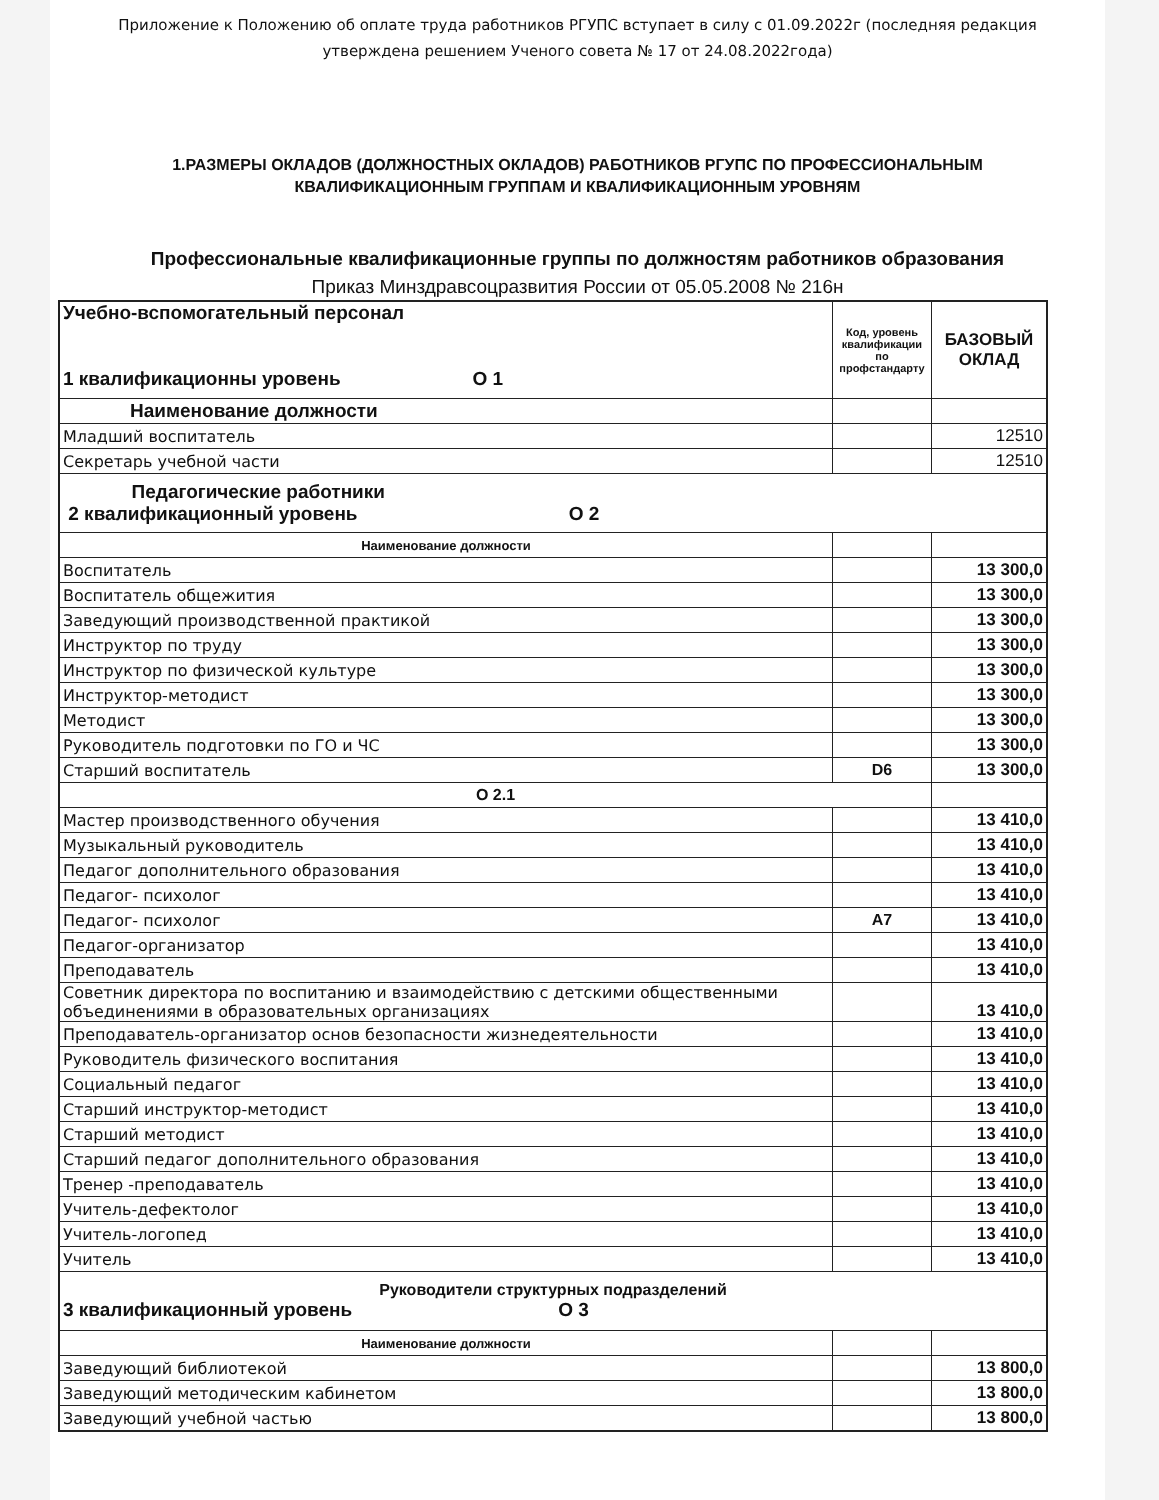Приложение к Положению об оплате труда работников РГУПС вступает в силу с 01.09.2022г (последняя редакция утверждена решением Ученого совета № 17 от 24.08.2022года)
1.РАЗМЕРЫ ОКЛАДОВ (ДОЛЖНОСТНЫХ ОКЛАДОВ) РАБОТНИКОВ РГУПС ПО ПРОФЕССИОНАЛЬНЫМ КВАЛИФИКАЦИОННЫМ ГРУППАМ И КВАЛИФИКАЦИОННЫМ УРОВНЯМ
Профессиональные квалификационные группы по должностям работников образования
Приказ Минздравсоцразвития России от 05.05.2008 № 216н
| Учебно-вспомогательный персонал 1 квалификационны уровень О 1 | Код, уровень квалификации по профстандарту | БАЗОВЫЙ ОКЛАД |
| Наименование должности | | |
| Младший воспитатель | | 12510 |
| Секретарь учебной части | | 12510 |
| Педагогические работники 2 квалификационный уровень О 2 | | |
| Наименование должности | | |
| Воспитатель | | 13 300,0 |
| Воспитатель общежития | | 13 300,0 |
| Заведующий производственной практикой | | 13 300,0 |
| Инструктор по труду | | 13 300,0 |
| Инструктор по физической культуре | | 13 300,0 |
| Инструктор-методист | | 13 300,0 |
| Методист | | 13 300,0 |
| Руководитель подготовки по ГО и ЧС | | 13 300,0 |
| Старший воспитатель | D6 | 13 300,0 |
| О 2.1 | | |
| Мастер производственного обучения | | 13 410,0 |
| Музыкальный руководитель | | 13 410,0 |
| Педагог дополнительного образования | | 13 410,0 |
| Педагог- психолог | | 13 410,0 |
| Педагог- психолог | А7 | 13 410,0 |
| Педагог-организатор | | 13 410,0 |
| Преподаватель | | 13 410,0 |
| Советник директора по воспитанию и взаимодействию с детскими общественными объединениями в образовательных организациях | | 13 410,0 |
| Преподаватель-организатор основ безопасности жизнедеятельности | | 13 410,0 |
| Руководитель физического воспитания | | 13 410,0 |
| Социальный педагог | | 13 410,0 |
| Старший инструктор-методист | | 13 410,0 |
| Старший методист | | 13 410,0 |
| Старший педагог дополнительного образования | | 13 410,0 |
| Тренер -преподаватель | | 13 410,0 |
| Учитель-дефектолог | | 13 410,0 |
| Учитель-логопед | | 13 410,0 |
| Учитель | | 13 410,0 |
| Руководители структурных подразделений 3 квалификационный уровень О 3 | | |
| Наименование должности | | |
| Заведующий библиотекой | | 13 800,0 |
| Заведующий методическим кабинетом | | 13 800,0 |
| Заведующий учебной частью | | 13 800,0 |